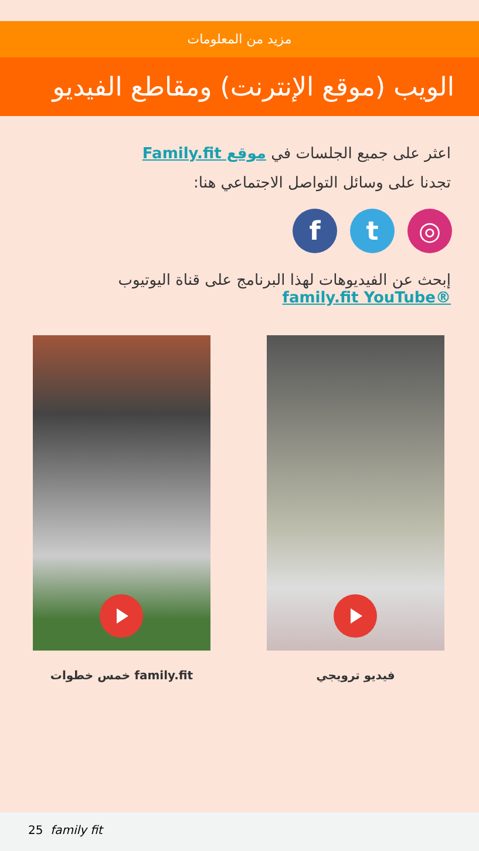مزيد من المعلومات
الويب (موقع الإنترنت) ومقاطع الفيديو
اعثر على جميع الجلسات في موقع Family.fit
تجدنا على وسائل التواصل الاجتماعي هنا:
◎ t f
إبحث عن الفيديوهات لهذا البرنامج على قناة اليوتيوب
®family.fit YouTube
فيديو ترويجي family.fit خمس خطوات
25 family fit